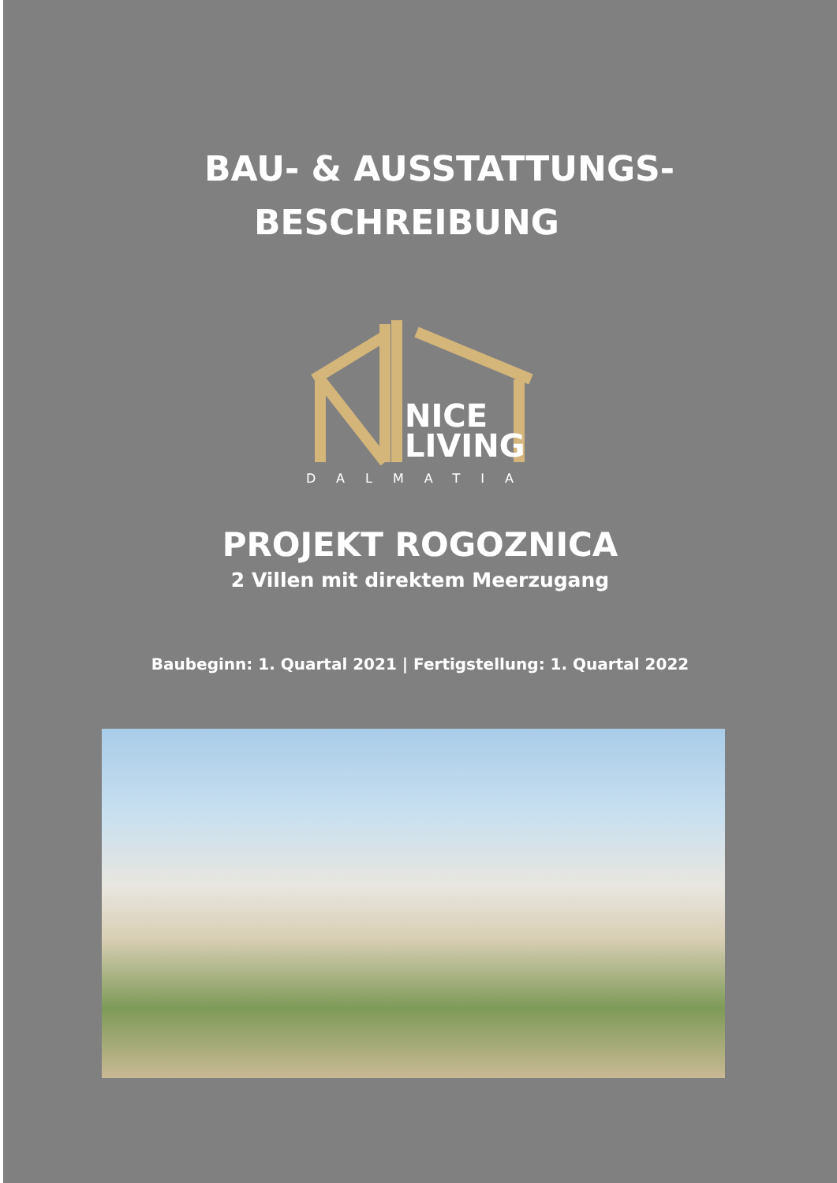BAU- & AUSSTATTUNGS-
BESCHREIBUNG
NICE
LIVING
DALMATIA
PROJEKT ROGOZNICA
2 Villen mit direktem Meerzugang
Baubeginn: 1. Quartal 2021 | Fertigstellung: 1. Quartal 2022